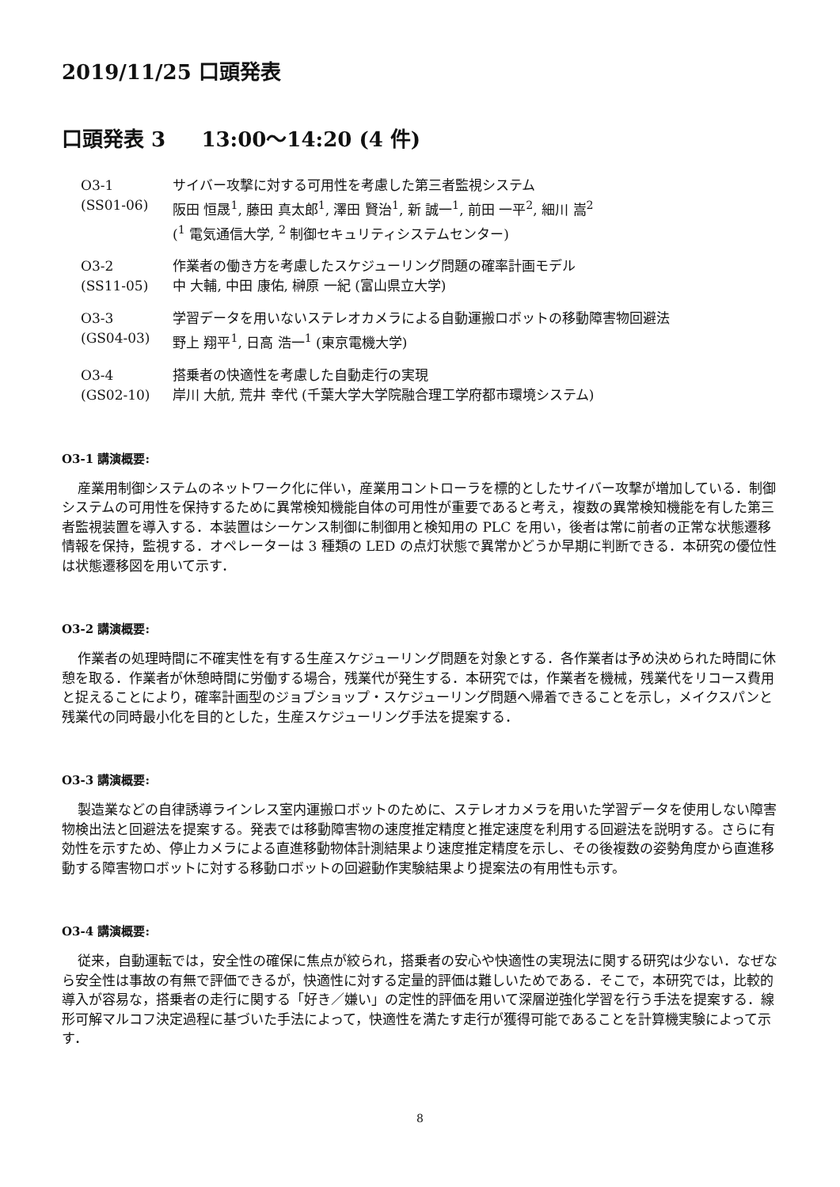2019/11/25 口頭発表
口頭発表 3 13:00〜14:20 (4 件)
| O3-1 | サイバー攻撃に対する可用性を考慮した第三者監視システム |
| (SS01-06) | 阪田 恒晟<sup>1</sup>, 藤田 真太郎<sup>1</sup>, 澤田 賢治<sup>1</sup>, 新 誠一<sup>1</sup>, 前田 一平<sup>2</sup>, 細川 嵩<sup>2</sup> (<sup>1</sup> 電気通信大学, <sup>2</sup> 制御セキュリティシステムセンター) |
| O3-2 | 作業者の働き方を考慮したスケジューリング問題の確率計画モデル |
| (SS11-05) | 中 大輔, 中田 康佑, 榊原 一紀 (富山県立大学) |
| O3-3 | 学習データを用いないステレオカメラによる自動運搬ロボットの移動障害物回避法 |
| (GS04-03) | 野上 翔平<sup>1</sup>, 日高 浩一<sup>1</sup> (東京電機大学) |
| O3-4 | 搭乗者の快適性を考慮した自動走行の実現 |
| (GS02-10) | 岸川 大航, 荒井 幸代 (千葉大学大学院融合理工学府都市環境システム) |
O3-1 講演概要:
産業用制御システムのネットワーク化に伴い，産業用コントローラを標的としたサイバー攻撃が増加している．制御システムの可用性を保持するために異常検知機能自体の可用性が重要であると考え，複数の異常検知機能を有した第三者監視装置を導入する．本装置はシーケンス制御に制御用と検知用の PLC を用い，後者は常に前者の正常な状態遷移情報を保持，監視する．オペレーターは 3 種類の LED の点灯状態で異常かどうか早期に判断できる．本研究の優位性は状態遷移図を用いて示す．
O3-2 講演概要:
作業者の処理時間に不確実性を有する生産スケジューリング問題を対象とする．各作業者は予め決められた時間に休憩を取る．作業者が休憩時間に労働する場合，残業代が発生する．本研究では，作業者を機械，残業代をリコース費用と捉えることにより，確率計画型のジョブショップ・スケジューリング問題へ帰着できることを示し，メイクスパンと残業代の同時最小化を目的とした，生産スケジューリング手法を提案する．
O3-3 講演概要:
製造業などの自律誘導ラインレス室内運搬ロボットのために、ステレオカメラを用いた学習データを使用しない障害物検出法と回避法を提案する。発表では移動障害物の速度推定精度と推定速度を利用する回避法を説明する。さらに有効性を示すため、停止カメラによる直進移動物体計測結果より速度推定精度を示し、その後複数の姿勢角度から直進移動する障害物ロボットに対する移動ロボットの回避動作実験結果より提案法の有用性も示す。
O3-4 講演概要:
従来，自動運転では，安全性の確保に焦点が絞られ，搭乗者の安心や快適性の実現法に関する研究は少ない．なぜなら安全性は事故の有無で評価できるが，快適性に対する定量的評価は難しいためである．そこで，本研究では，比較的導入が容易な，搭乗者の走行に関する「好き／嫌い」の定性的評価を用いて深層逆強化学習を行う手法を提案する．線形可解マルコフ決定過程に基づいた手法によって，快適性を満たす走行が獲得可能であることを計算機実験によって示す．
8